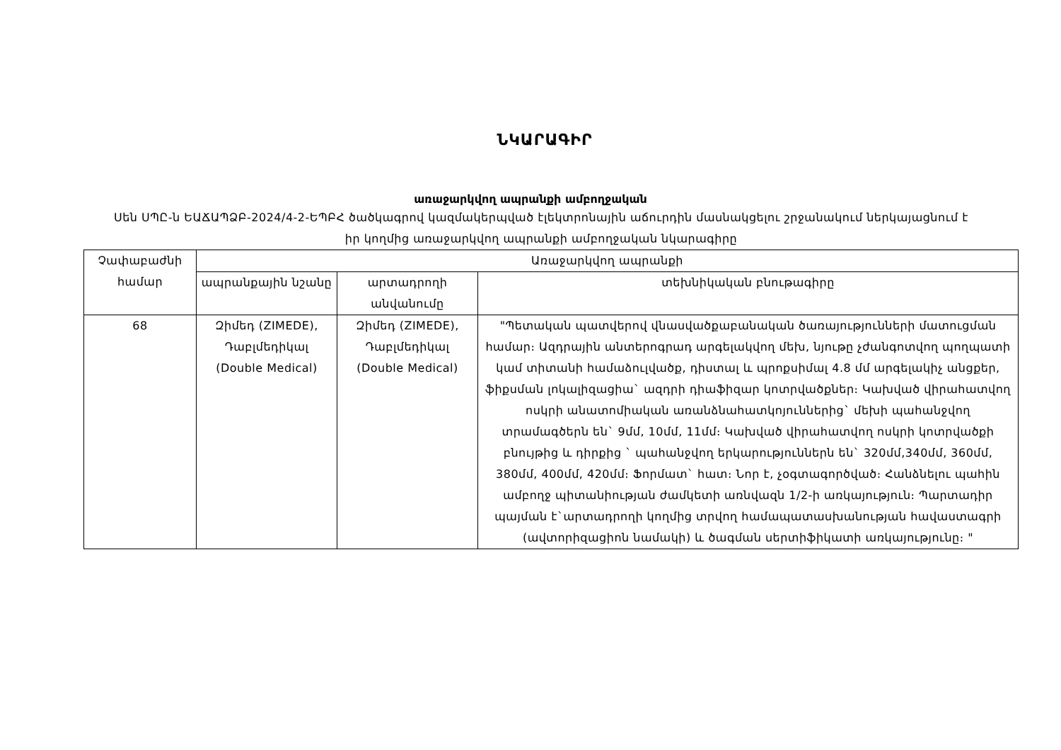ՆԿԱՐԱԳԻՐ
առաջարկվող ապրանքի ամբողջական
Սեն ՍՊԸ-ն ԵԱՃԱՊՁԲ-2024/4-2-ԵՊԲՀ ծածկագրով կազմակերպված էլեկտրոնային աճուրդին մասնակցելու շրջանակում ներկայացնում է իր կողմից առաջարկվող ապրանքի ամբողջական նկարագիրը
| Չափաբաժնի համար | Առաջարկվող ապրանքի | | |
| --- | --- | --- | --- |
| | ապրանքային նշանը | արտադրողի անվանումը | տեխնիկական բնութագիրը |
| 68 | Զիմեդ (ZIMEDE), Դաբլմեդիկալ (Double Medical) | Զիմեդ (ZIMEDE), Դաբլմեդիկալ (Double Medical) | "Պետական պատվերով վնասվածքաբանական ծառայությունների մատուցման համար։ Ազդրային անտերոգրադ արգելակվող մեխ, նյութը չժանգոտվող պողպատի կամ տիտանի համաձուլվածք, դիստալ և պրոքսիմալ 4.8 մմ արգելակիչ անցքեր, ֆիքսման լոկալիզացիա` ազդրի դիաֆիզար կոտրվածքներ։ Կախված վիրահատվող ոսկրի անատոմիական առանձնահատկոյուններից` մեխի պահանջվող տրամագծերն են` 9մմ, 10մմ, 11մմ։ Կախված վիրահատվող ոսկրի կոտրվածքի բնույթից և դիրքից ` պահանջվող երկարություններն են` 320մմ,340մմ, 360մմ, 380մմ, 400մմ, 420մմ։ Ֆորմատ` հատ։ Նոր է, չօգտագործված։ Հանձնելու պահին ամբողջ պիտանիության ժամկետի առնվազն 1/2-ի առկայություն։ Պարտադիր պայման է`արտադրողի կողմից տրվող համապատասխանության հավաստագրի (ավտորիզացիոն նամակի) և ծագման սերտիֆիկատի առկայությունը։ " |